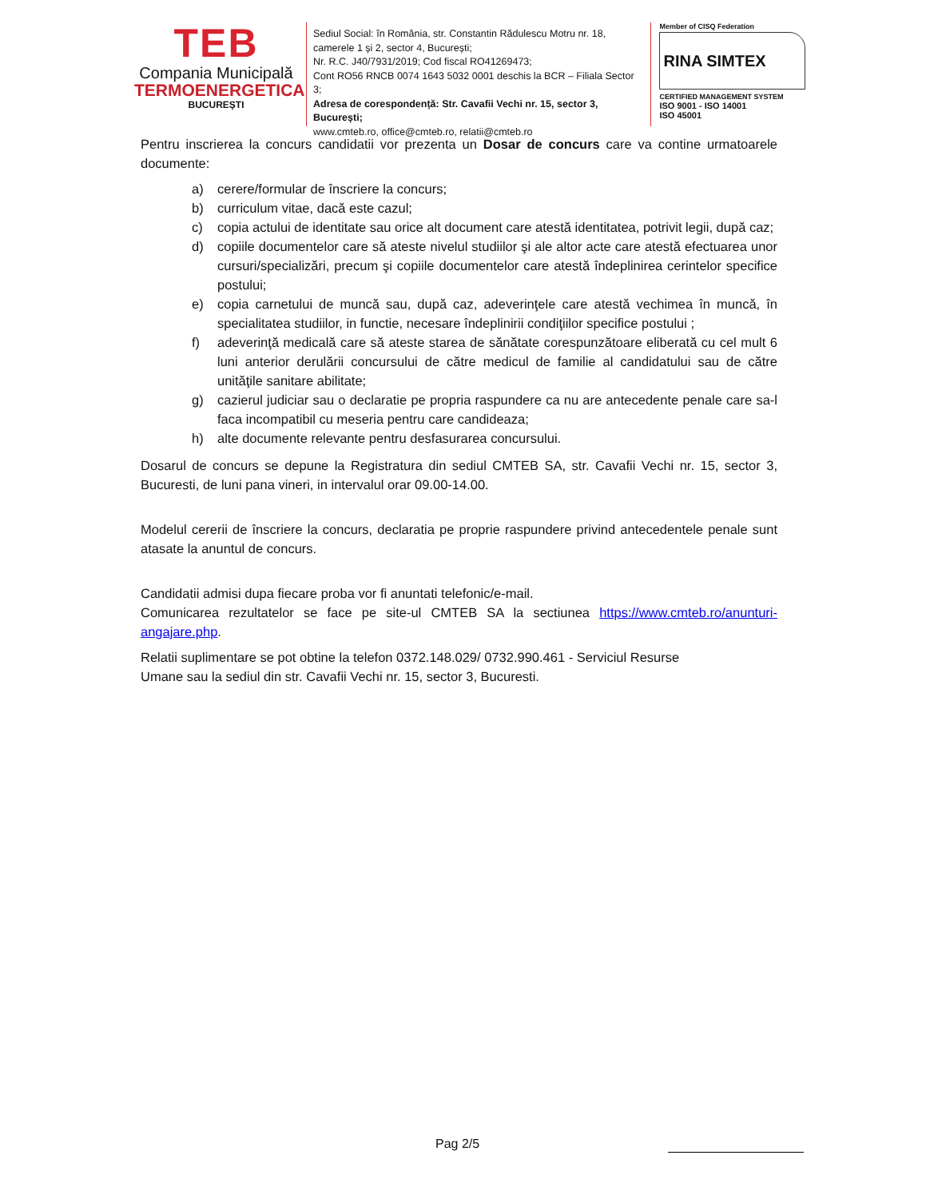TEB
Compania Municipală
TERMOENERGETICA
BUCUREȘTI
Sediul Social: în România, str. Constantin Rădulescu Motru nr. 18, camerele 1 și 2, sector 4, București;
Nr. R.C. J40/7931/2019; Cod fiscal RO41269473;
Cont RO56 RNCB 0074 1643 5032 0001 deschis la BCR – Filiala Sector 3;
Adresa de corespondență: Str. Cavafii Vechi nr. 15, sector 3, București;
www.cmteb.ro, office@cmteb.ro, relatii@cmteb.ro
Member of CISQ Federation
RINA SIMTEX
CERTIFIED MANAGEMENT SYSTEM
ISO 9001 - ISO 14001
ISO 45001
Pentru inscrierea la concurs candidatii vor prezenta un Dosar de concurs care va contine urmatoarele documente:
a) cerere/formular de înscriere la concurs;
b) curriculum vitae, dacă este cazul;
c) copia actului de identitate sau orice alt document care atestă identitatea, potrivit legii, după caz;
d) copiile documentelor care să ateste nivelul studiilor şi ale altor acte care atestă efectuarea unor cursuri/specializări, precum şi copiile documentelor care atestă îndeplinirea cerintelor specifice postului;
e) copia carnetului de muncă sau, după caz, adeverinţele care atestă vechimea în muncă, în specialitatea studiilor, in functie, necesare îndeplinirii condiţiilor specifice postului ;
f) adeverinţă medicală care să ateste starea de sănătate corespunzătoare eliberată cu cel mult 6 luni anterior derulării concursului de către medicul de familie al candidatului sau de către unităţile sanitare abilitate;
g) cazierul judiciar sau o declaratie pe propria raspundere ca nu are antecedente penale care sa-l faca incompatibil cu meseria pentru care candideaza;
h) alte documente relevante pentru desfasurarea concursului.
Dosarul de concurs se depune la Registratura din sediul CMTEB SA, str. Cavafii Vechi nr. 15, sector 3, Bucuresti, de luni pana vineri, in intervalul orar 09.00-14.00.
Modelul cererii de înscriere la concurs, declaratia pe proprie raspundere privind antecedentele penale sunt atasate la anuntul de concurs.
Candidatii admisi dupa fiecare proba vor fi anuntati telefonic/e-mail.
Comunicarea rezultatelor se face pe site-ul CMTEB SA la sectiunea https://www.cmteb.ro/anunturi-angajare.php.
Relatii suplimentare se pot obtine la telefon 0372.148.029/ 0732.990.461 - Serviciul Resurse
Umane sau la sediul din str. Cavafii Vechi nr. 15, sector 3, Bucuresti.
Pag 2/5